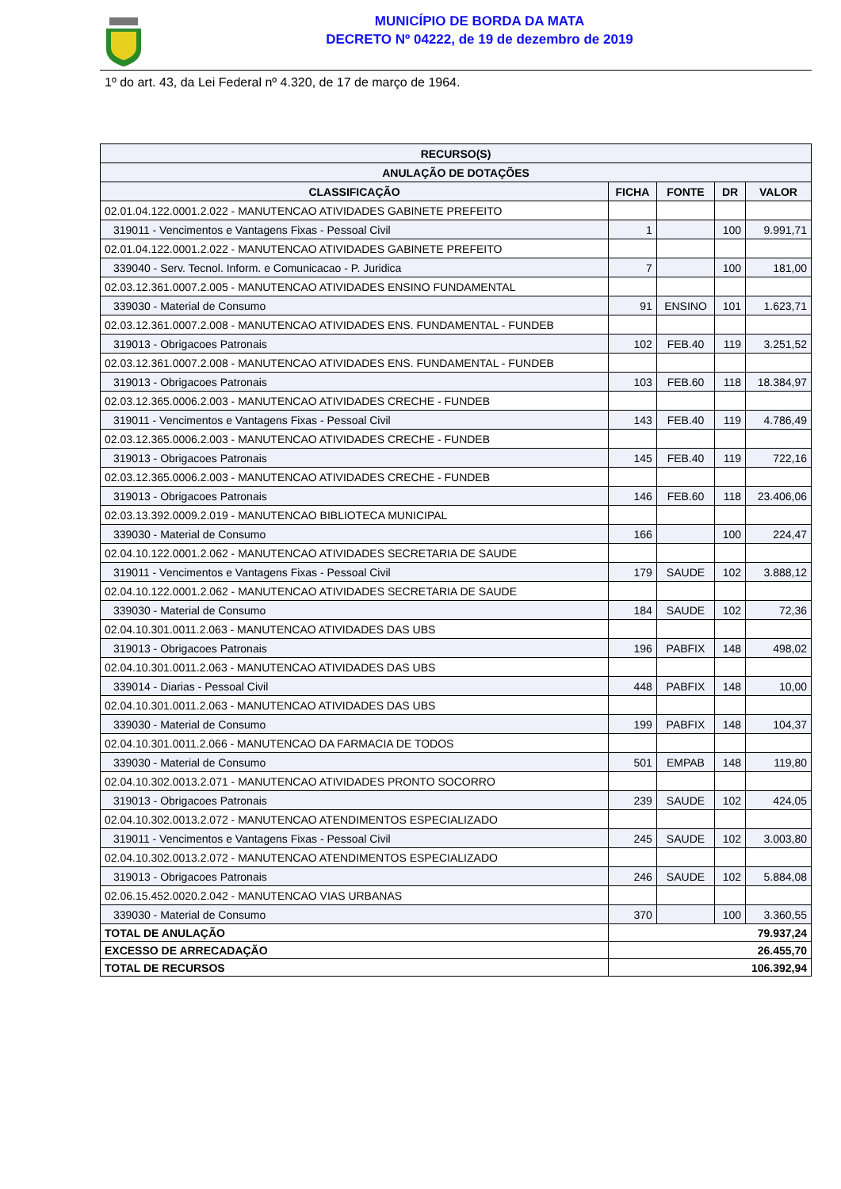MUNICÍPIO DE BORDA DA MATA
DECRETO Nº 04222, de 19 de dezembro de 2019
1º do art. 43, da Lei Federal nº 4.320, de 17 de março de 1964.
| RECURSO(S) | | | | |
| --- | --- | --- | --- | --- |
| ANULAÇÃO DE DOTAÇÕES | | | | |
| CLASSIFICAÇÃO | FICHA | FONTE | DR | VALOR |
| 02.01.04.122.0001.2.022 - MANUTENCAO ATIVIDADES GABINETE PREFEITO | | | | |
| 319011 - Vencimentos e Vantagens Fixas - Pessoal Civil | 1 | | 100 | 9.991,71 |
| 02.01.04.122.0001.2.022 - MANUTENCAO ATIVIDADES GABINETE PREFEITO | | | | |
| 339040 - Serv. Tecnol. Inform. e Comunicacao - P. Juridica | 7 | | 100 | 181,00 |
| 02.03.12.361.0007.2.005 - MANUTENCAO ATIVIDADES ENSINO FUNDAMENTAL | | | | |
| 339030 - Material de Consumo | 91 | ENSINO | 101 | 1.623,71 |
| 02.03.12.361.0007.2.008 - MANUTENCAO ATIVIDADES ENS. FUNDAMENTAL - FUNDEB | | | | |
| 319013 - Obrigacoes Patronais | 102 | FEB.40 | 119 | 3.251,52 |
| 02.03.12.361.0007.2.008 - MANUTENCAO ATIVIDADES ENS. FUNDAMENTAL - FUNDEB | | | | |
| 319013 - Obrigacoes Patronais | 103 | FEB.60 | 118 | 18.384,97 |
| 02.03.12.365.0006.2.003 - MANUTENCAO ATIVIDADES CRECHE - FUNDEB | | | | |
| 319011 - Vencimentos e Vantagens Fixas - Pessoal Civil | 143 | FEB.40 | 119 | 4.786,49 |
| 02.03.12.365.0006.2.003 - MANUTENCAO ATIVIDADES CRECHE - FUNDEB | | | | |
| 319013 - Obrigacoes Patronais | 145 | FEB.40 | 119 | 722,16 |
| 02.03.12.365.0006.2.003 - MANUTENCAO ATIVIDADES CRECHE - FUNDEB | | | | |
| 319013 - Obrigacoes Patronais | 146 | FEB.60 | 118 | 23.406,06 |
| 02.03.13.392.0009.2.019 - MANUTENCAO BIBLIOTECA MUNICIPAL | | | | |
| 339030 - Material de Consumo | 166 | | 100 | 224,47 |
| 02.04.10.122.0001.2.062 - MANUTENCAO ATIVIDADES SECRETARIA DE SAUDE | | | | |
| 319011 - Vencimentos e Vantagens Fixas - Pessoal Civil | 179 | SAUDE | 102 | 3.888,12 |
| 02.04.10.122.0001.2.062 - MANUTENCAO ATIVIDADES SECRETARIA DE SAUDE | | | | |
| 339030 - Material de Consumo | 184 | SAUDE | 102 | 72,36 |
| 02.04.10.301.0011.2.063 - MANUTENCAO ATIVIDADES DAS UBS | | | | |
| 319013 - Obrigacoes Patronais | 196 | PABFIX | 148 | 498,02 |
| 02.04.10.301.0011.2.063 - MANUTENCAO ATIVIDADES DAS UBS | | | | |
| 339014 - Diarias - Pessoal Civil | 448 | PABFIX | 148 | 10,00 |
| 02.04.10.301.0011.2.063 - MANUTENCAO ATIVIDADES DAS UBS | | | | |
| 339030 - Material de Consumo | 199 | PABFIX | 148 | 104,37 |
| 02.04.10.301.0011.2.066 - MANUTENCAO DA FARMACIA DE TODOS | | | | |
| 339030 - Material de Consumo | 501 | EMPAB | 148 | 119,80 |
| 02.04.10.302.0013.2.071 - MANUTENCAO ATIVIDADES PRONTO SOCORRO | | | | |
| 319013 - Obrigacoes Patronais | 239 | SAUDE | 102 | 424,05 |
| 02.04.10.302.0013.2.072 - MANUTENCAO ATENDIMENTOS ESPECIALIZADO | | | | |
| 319011 - Vencimentos e Vantagens Fixas - Pessoal Civil | 245 | SAUDE | 102 | 3.003,80 |
| 02.04.10.302.0013.2.072 - MANUTENCAO ATENDIMENTOS ESPECIALIZADO | | | | |
| 319013 - Obrigacoes Patronais | 246 | SAUDE | 102 | 5.884,08 |
| 02.06.15.452.0020.2.042 - MANUTENCAO VIAS URBANAS | | | | |
| 339030 - Material de Consumo | 370 | | 100 | 3.360,55 |
| TOTAL DE ANULAÇÃO | 79.937,24 | | | |
| EXCESSO DE ARRECADAÇÃO | 26.455,70 | | | |
| TOTAL DE RECURSOS | 106.392,94 | | | |